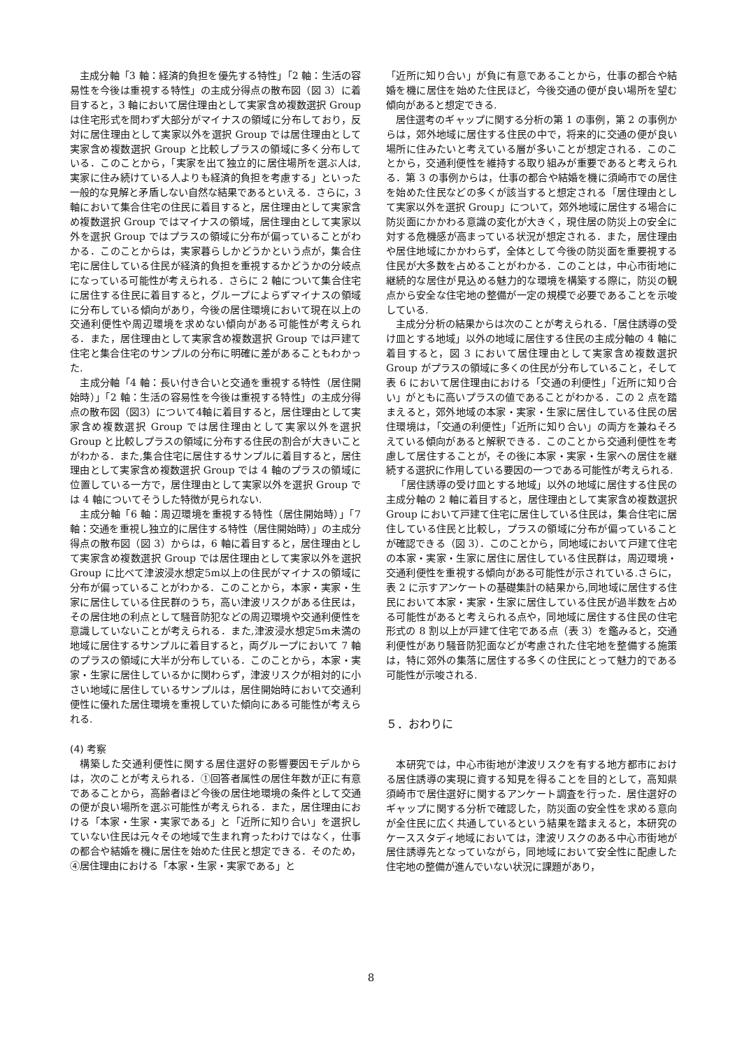主成分軸「3 軸：経済的負担を優先する特性」「2 軸：生活の容易性を今後は重視する特性」の主成分得点の散布図（図 3）に着目すると，3 軸において居住理由として実家含め複数選択 Group は住宅形式を問わず大部分がマイナスの領域に分布しており，反対に居住理由として実家以外を選択 Group では居住理由として実家含め複数選択 Group と比較しプラスの領域に多く分布している．このことから，「実家を出て独立的に居住場所を選ぶ人は,実家に住み続けている人よりも経済的負担を考慮する」といった一般的な見解と矛盾しない自然な結果であるといえる．さらに，3 軸において集合住宅の住民に着目すると，居住理由として実家含め複数選択 Group ではマイナスの領域，居住理由として実家以外を選択 Group ではプラスの領域に分布が偏っていることがわかる．このことからは，実家暮らしかどうかという点が，集合住宅に居住している住民が経済的負担を重視するかどうかの分岐点になっている可能性が考えられる．さらに 2 軸について集合住宅に居住する住民に着目すると，グループによらずマイナスの領域に分布している傾向があり，今後の居住環境において現在以上の交通利便性や周辺環境を求めない傾向がある可能性が考えられる．また，居住理由として実家含め複数選択 Group では戸建て住宅と集合住宅のサンプルの分布に明確に差があることもわかった.
主成分軸「4 軸：長い付き合いと交通を重視する特性（居住開始時）」「2 軸：生活の容易性を今後は重視する特性」の主成分得点の散布図（図3）について4軸に着目すると，居住理由として実家含め複数選択 Group では居住理由として実家以外を選択 Group と比較しプラスの領域に分布する住民の割合が大きいことがわかる．また,集合住宅に居住するサンプルに着目すると，居住理由として実家含め複数選択 Group では 4 軸のプラスの領域に位置している一方で，居住理由として実家以外を選択 Group では 4 軸についてそうした特徴が見られない.
主成分軸「6 軸：周辺環境を重視する特性（居住開始時）」「7 軸：交通を重視し独立的に居住する特性（居住開始時）」の主成分得点の散布図（図 3）からは，6 軸に着目すると，居住理由として実家含め複数選択 Group では居住理由として実家以外を選択 Group に比べて津波浸水想定5m以上の住民がマイナスの領域に分布が偏っていることがわかる．このことから，本家・実家・生家に居住している住民群のうち，高い津波リスクがある住民は，その居住地の利点として騒音防犯などの周辺環境や交通利便性を意識していないことが考えられる．また,津波浸水想定5m未満の地域に居住するサンプルに着目すると，両グループにおいて 7 軸のプラスの領域に大半が分布している．このことから，本家・実家・生家に居住しているかに関わらず，津波リスクが相対的に小さい地域に居住しているサンプルは，居住開始時において交通利便性に優れた居住環境を重視していた傾向にある可能性が考えられる.
(4) 考察
構築した交通利便性に関する居住選好の影響要因モデルからは，次のことが考えられる．①回答者属性の居住年数が正に有意であることから，高齢者ほど今後の居住地環境の条件として交通の便が良い場所を選ぶ可能性が考えられる．また，居住理由における「本家・生家・実家である」と「近所に知り合い」を選択していない住民は元々その地域で生まれ育ったわけではなく，仕事の都合や結婚を機に居住を始めた住民と想定できる．そのため，④居住理由における「本家・生家・実家である」と
「近所に知り合い」が負に有意であることから，仕事の都合や結婚を機に居住を始めた住民ほど，今後交通の便が良い場所を望む傾向があると想定できる.
居住選考のギャップに関する分析の第 1 の事例，第 2 の事例からは，郊外地域に居住する住民の中で，将来的に交通の便が良い場所に住みたいと考えている層が多いことが想定される．このことから，交通利便性を維持する取り組みが重要であると考えられる．第 3 の事例からは，仕事の都合や結婚を機に須崎市での居住を始めた住民などの多くが該当すると想定される「居住理由として実家以外を選択 Group」について，郊外地域に居住する場合に防災面にかかわる意識の変化が大きく，現住居の防災上の安全に対する危機感が高まっている状況が想定される．また，居住理由や居住地域にかかわらず，全体として今後の防災面を重要視する住民が大多数を占めることがわかる．このことは，中心市街地に継続的な居住が見込める魅力的な環境を構築する際に，防災の観点から安全な住宅地の整備が一定の規模で必要であることを示唆している.
主成分分析の結果からは次のことが考えられる．「居住誘導の受け皿とする地域」以外の地域に居住する住民の主成分軸の 4 軸に着目すると，図 3 において居住理由として実家含め複数選択 Group がプラスの領域に多くの住民が分布していること，そして表 6 において居住理由における「交通の利便性」「近所に知り合い」がともに高いプラスの値であることがわかる．この 2 点を踏まえると，郊外地域の本家・実家・生家に居住している住民の居住環境は，「交通の利便性」「近所に知り合い」の両方を兼ねそろえている傾向があると解釈できる．このことから交通利便性を考慮して居住することが，その後に本家・実家・生家への居住を継続する選択に作用している要因の一つである可能性が考えられる.
「居住誘導の受け皿とする地域」以外の地域に居住する住民の主成分軸の 2 軸に着目すると，居住理由として実家含め複数選択 Group において戸建て住宅に居住している住民は，集合住宅に居住している住民と比較し，プラスの領域に分布が偏っていることが確認できる（図 3）．このことから，同地域において戸建て住宅の本家・実家・生家に居住に居住している住民群は，周辺環境・交通利便性を重視する傾向がある可能性が示されている.さらに，表 2 に示すアンケートの基礎集計の結果から,同地域に居住する住民において本家・実家・生家に居住している住民が過半数を占める可能性があると考えられる点や，同地域に居住する住民の住宅形式の 8 割以上が戸建て住宅である点（表 3）を鑑みると，交通利便性があり騒音防犯面などが考慮された住宅地を整備する施策は，特に郊外の集落に居住する多くの住民にとって魅力的である可能性が示唆される.
５．おわりに
本研究では，中心市街地が津波リスクを有する地方都市における居住誘導の実現に資する知見を得ることを目的として，高知県須崎市で居住選好に関するアンケート調査を行った．居住選好のギャップに関する分析で確認した，防災面の安全性を求める意向が全住民に広く共通しているという結果を踏まえると，本研究のケーススタディ地域においては，津波リスクのある中心市街地が居住誘導先となっていながら，同地域において安全性に配慮した住宅地の整備が進んでいない状況に課題があり，
8